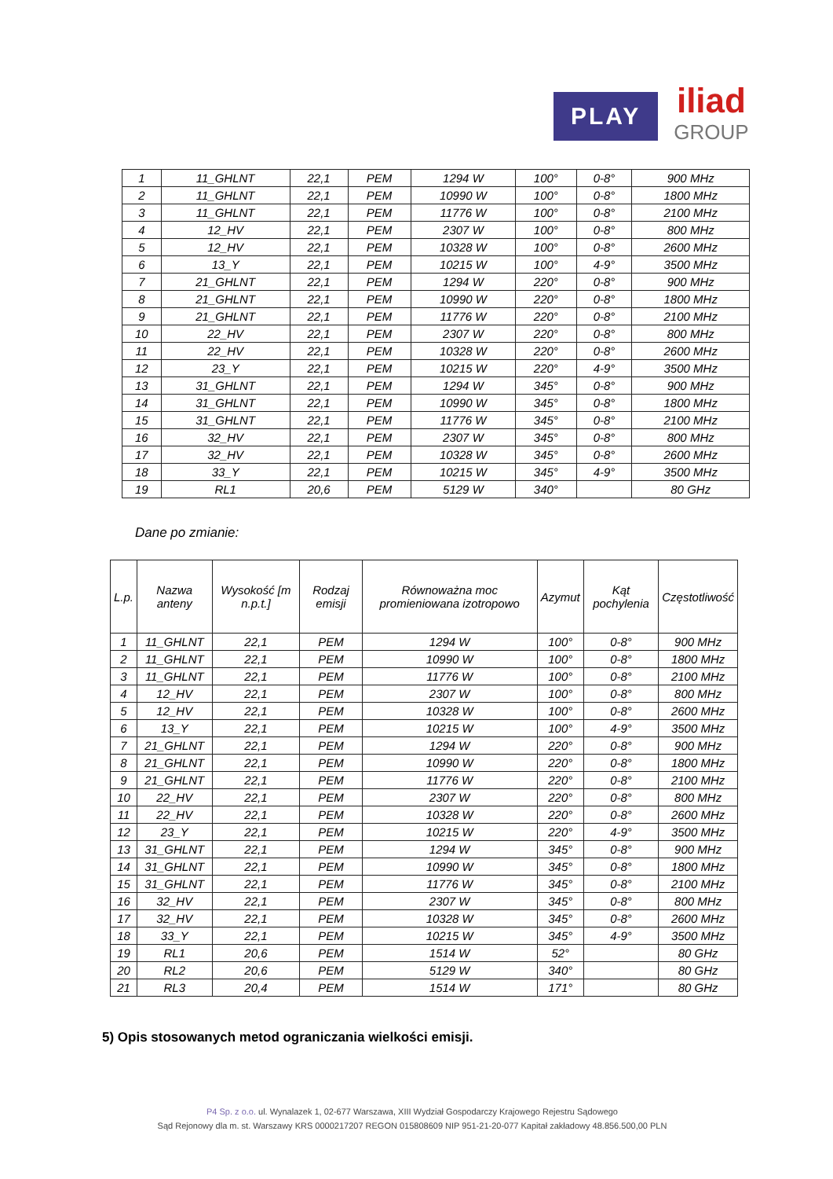PLAY
iliad
GROUP
| 1 | 11_GHLNT | 22,1 | PEM | 1294 W | 100° | 0-8° | 900 MHz |
| 2 | 11_GHLNT | 22,1 | PEM | 10990 W | 100° | 0-8° | 1800 MHz |
| 3 | 11_GHLNT | 22,1 | PEM | 11776 W | 100° | 0-8° | 2100 MHz |
| 4 | 12_HV | 22,1 | PEM | 2307 W | 100° | 0-8° | 800 MHz |
| 5 | 12_HV | 22,1 | PEM | 10328 W | 100° | 0-8° | 2600 MHz |
| 6 | 13_Y | 22,1 | PEM | 10215 W | 100° | 4-9° | 3500 MHz |
| 7 | 21_GHLNT | 22,1 | PEM | 1294 W | 220° | 0-8° | 900 MHz |
| 8 | 21_GHLNT | 22,1 | PEM | 10990 W | 220° | 0-8° | 1800 MHz |
| 9 | 21_GHLNT | 22,1 | PEM | 11776 W | 220° | 0-8° | 2100 MHz |
| 10 | 22_HV | 22,1 | PEM | 2307 W | 220° | 0-8° | 800 MHz |
| 11 | 22_HV | 22,1 | PEM | 10328 W | 220° | 0-8° | 2600 MHz |
| 12 | 23_Y | 22,1 | PEM | 10215 W | 220° | 4-9° | 3500 MHz |
| 13 | 31_GHLNT | 22,1 | PEM | 1294 W | 345° | 0-8° | 900 MHz |
| 14 | 31_GHLNT | 22,1 | PEM | 10990 W | 345° | 0-8° | 1800 MHz |
| 15 | 31_GHLNT | 22,1 | PEM | 11776 W | 345° | 0-8° | 2100 MHz |
| 16 | 32_HV | 22,1 | PEM | 2307 W | 345° | 0-8° | 800 MHz |
| 17 | 32_HV | 22,1 | PEM | 10328 W | 345° | 0-8° | 2600 MHz |
| 18 | 33_Y | 22,1 | PEM | 10215 W | 345° | 4-9° | 3500 MHz |
| 19 | RL1 | 20,6 | PEM | 5129 W | 340° | | 80 GHz |
Dane po zmianie:
| L.p. | Nazwa anteny | Wysokość [m n.p.t.] | Rodzaj emisji | Równoważna moc promieniowana izotropowo | Azymut | Kąt pochylenia | Częstotliwość |
| --- | --- | --- | --- | --- | --- | --- | --- |
| 1 | 11_GHLNT | 22,1 | PEM | 1294 W | 100° | 0-8° | 900 MHz |
| 2 | 11_GHLNT | 22,1 | PEM | 10990 W | 100° | 0-8° | 1800 MHz |
| 3 | 11_GHLNT | 22,1 | PEM | 11776 W | 100° | 0-8° | 2100 MHz |
| 4 | 12_HV | 22,1 | PEM | 2307 W | 100° | 0-8° | 800 MHz |
| 5 | 12_HV | 22,1 | PEM | 10328 W | 100° | 0-8° | 2600 MHz |
| 6 | 13_Y | 22,1 | PEM | 10215 W | 100° | 4-9° | 3500 MHz |
| 7 | 21_GHLNT | 22,1 | PEM | 1294 W | 220° | 0-8° | 900 MHz |
| 8 | 21_GHLNT | 22,1 | PEM | 10990 W | 220° | 0-8° | 1800 MHz |
| 9 | 21_GHLNT | 22,1 | PEM | 11776 W | 220° | 0-8° | 2100 MHz |
| 10 | 22_HV | 22,1 | PEM | 2307 W | 220° | 0-8° | 800 MHz |
| 11 | 22_HV | 22,1 | PEM | 10328 W | 220° | 0-8° | 2600 MHz |
| 12 | 23_Y | 22,1 | PEM | 10215 W | 220° | 4-9° | 3500 MHz |
| 13 | 31_GHLNT | 22,1 | PEM | 1294 W | 345° | 0-8° | 900 MHz |
| 14 | 31_GHLNT | 22,1 | PEM | 10990 W | 345° | 0-8° | 1800 MHz |
| 15 | 31_GHLNT | 22,1 | PEM | 11776 W | 345° | 0-8° | 2100 MHz |
| 16 | 32_HV | 22,1 | PEM | 2307 W | 345° | 0-8° | 800 MHz |
| 17 | 32_HV | 22,1 | PEM | 10328 W | 345° | 0-8° | 2600 MHz |
| 18 | 33_Y | 22,1 | PEM | 10215 W | 345° | 4-9° | 3500 MHz |
| 19 | RL1 | 20,6 | PEM | 1514 W | 52° | | 80 GHz |
| 20 | RL2 | 20,6 | PEM | 5129 W | 340° | | 80 GHz |
| 21 | RL3 | 20,4 | PEM | 1514 W | 171° | | 80 GHz |
5) Opis stosowanych metod ograniczania wielkości emisji.
P4 Sp. z o.o. ul. Wynalazek 1, 02-677 Warszawa, XIII Wydział Gospodarczy Krajowego Rejestru Sądowego
Sąd Rejonowy dla m. st. Warszawy KRS 0000217207 REGON 015808609 NIP 951-21-20-077 Kapitał zakładowy 48.856.500,00 PLN